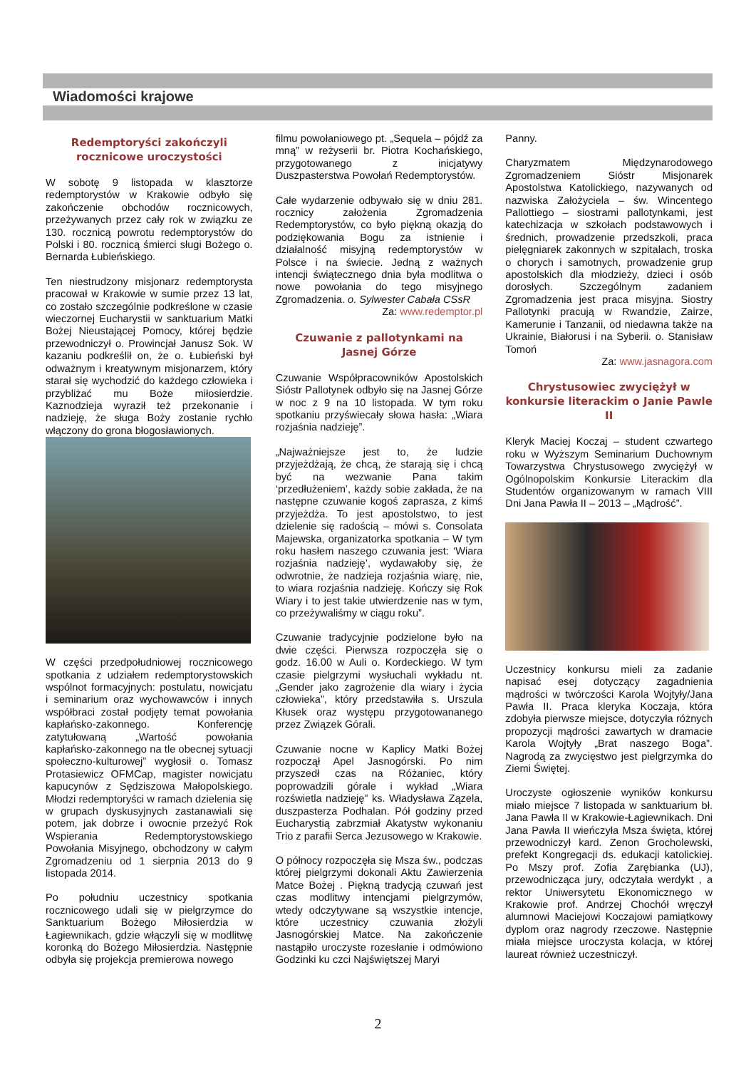Wiadomości krajowe
Redemptoryści zakończyli rocznicowe uroczystości
W sobotę 9 listopada w klasztorze redemptorystów w Krakowie odbyło się zakończenie obchodów rocznicowych, przeżywanych przez cały rok w związku ze 130. rocznicą powrotu redemptorystów do Polski i 80. rocznicą śmierci sługi Bożego o. Bernarda Łubieńskiego.
Ten niestrudzony misjonarz redemptorysta pracował w Krakowie w sumie przez 13 lat, co zostało szczególnie podkreślone w czasie wieczornej Eucharystii w sanktuarium Matki Bożej Nieustającej Pomocy, której będzie przewodniczył o. Prowincjał Janusz Sok. W kazaniu podkreślił on, że o. Łubieński był odważnym i kreatywnym misjonarzem, który starał się wychodzić do każdego człowieka i przybliżać mu Boże miłosierdzie. Kaznodzieja wyraził też przekonanie i nadzieję, że sługa Boży zostanie rychło włączony do grona błogosławionych.
W części przedpołudniowej rocznicowego spotkania z udziałem redemptorystowskich wspólnot formacyjnych: postulatu, nowicjatu i seminarium oraz wychowawców i innych współbraci został podjęty temat powołania kapłańsko-zakonnego. Konferencję zatytułowaną „Wartość powołania kapłańsko-zakonnego na tle obecnej sytuacji społeczno-kulturowej” wygłosił o. Tomasz Protasiewicz OFMCap, magister nowicjatu kapucynów z Sędziszowa Małopolskiego. Młodzi redemptoryści w ramach dzielenia się w grupach dyskusyjnych zastanawiali się potem, jak dobrze i owocnie przeżyć Rok Wspierania Redemptorystowskiego Powołania Misyjnego, obchodzony w całym Zgromadzeniu od 1 sierpnia 2013 do 9 listopada 2014.
Po południu uczestnicy spotkania rocznicowego udali się w pielgrzymce do Sanktuarium Bożego Miłosierdzia w Łagiewnikach, gdzie włączyli się w modlitwę koronką do Bożego Miłosierdzia. Następnie odbyła się projekcja premierowa nowego
filmu powołaniowego pt. „Sequela – pójdź za mną” w reżyserii br. Piotra Kochańskiego, przygotowanego z inicjatywy Duszpasterstwa Powołań Redemptorystów.
Całe wydarzenie odbywało się w dniu 281. rocznicy założenia Zgromadzenia Redemptorystów, co było piękną okazją do podziękowania Bogu za istnienie i działalność misyjną redemptorystów w Polsce i na świecie. Jedną z ważnych intencji świątecznego dnia była modlitwa o nowe powołania do tego misyjnego Zgromadzenia. o. Sylwester Cabała CSsR
Za: www.redemptor.pl
Czuwanie z pallotynkami na Jasnej Górze
Czuwanie Współpracowników Apostolskich Sióstr Pallotynek odbyło się na Jasnej Górze w noc z 9 na 10 listopada. W tym roku spotkaniu przyświecały słowa hasła: „Wiara rozjaśnia nadzieję”.
„Najważniejsze jest to, że ludzie przyjeżdżają, że chcą, że starają się i chcą być na wezwanie Pana takim ‘przedłużeniem’, każdy sobie zakłada, że na następne czuwanie kogoś zaprasza, z kimś przyjeżdża. To jest apostolstwo, to jest dzielenie się radością – mówi s. Consolata Majewska, organizatorka spotkania – W tym roku hasłem naszego czuwania jest: ‘Wiara rozjaśnia nadzieję’, wydawałoby się, że odwrotnie, że nadzieja rozjaśnia wiarę, nie, to wiara rozjaśnia nadzieję. Kończy się Rok Wiary i to jest takie utwierdzenie nas w tym, co przeżywaliśmy w ciągu roku”.
Czuwanie tradycyjnie podzielone było na dwie części. Pierwsza rozpoczęła się o godz. 16.00 w Auli o. Kordeckiego. W tym czasie pielgrzymi wysłuchali wykładu nt. „Gender jako zagrożenie dla wiary i życia człowieka”, który przedstawiła s. Urszula Kłusek oraz występu przygotowananego przez Związek Górali.
Czuwanie nocne w Kaplicy Matki Bożej rozpoczął Apel Jasnogórski. Po nim przyszedł czas na Różaniec, który poprowadzili górale i wykład „Wiara rozświetla nadzieję” ks. Władysława Zązela, duszpasterza Podhalan. Pół godziny przed Eucharystią zabrzmiał Akatystw wykonaniu Trio z parafii Serca Jezusowego w Krakowie.
O północy rozpoczęła się Msza św., podczas której pielgrzymi dokonali Aktu Zawierzenia Matce Bożej . Piękną tradycją czuwań jest czas modlitwy intencjami pielgrzymów, wtedy odczytywane są wszystkie intencje, które uczestnicy czuwania złożyli Jasnogórskiej Matce. Na zakończenie nastąpiło uroczyste rozesłanie i odmówiono Godzinki ku czci Najświętszej Maryi
Panny.
Charyzmatem Międzynarodowego Zgromadzeniem Sióstr Misjonarek Apostolstwa Katolickiego, nazywanych od nazwiska Założyciela – św. Wincentego Pallottiego – siostrami pallotynkami, jest katechizacja w szkołach podstawowych i średnich, prowadzenie przedszkoli, praca pielęgniarek zakonnych w szpitalach, troska o chorych i samotnych, prowadzenie grup apostolskich dla młodzieży, dzieci i osób dorosłych. Szczególnym zadaniem Zgromadzenia jest praca misyjna. Siostry Pallotynki pracują w Rwandzie, Zairze, Kamerunie i Tanzanii, od niedawna także na Ukrainie, Białorusi i na Syberii. o. Stanisław Tomoń
Za: www.jasnagora.com
Chrystusowiec zwyciężył w konkursie literackim o Janie Pawle II
Kleryk Maciej Koczaj – student czwartego roku w Wyższym Seminarium Duchownym Towarzystwa Chrystusowego zwyciężył w Ogólnopolskim Konkursie Literackim dla Studentów organizowanym w ramach VIII Dni Jana Pawła II – 2013 – „Mądrość”.
Uczestnicy konkursu mieli za zadanie napisać esej dotyczący zagadnienia mądrości w twórczości Karola Wojtyły/Jana Pawła II. Praca kleryka Koczaja, która zdobyła pierwsze miejsce, dotyczyła różnych propozycji mądrości zawartych w dramacie Karola Wojtyły „Brat naszego Boga”. Nagrodą za zwycięstwo jest pielgrzymka do Ziemi Świętej.
Uroczyste ogłoszenie wyników konkursu miało miejsce 7 listopada w sanktuarium bł. Jana Pawła II w Krakowie-Łagiewnikach. Dni Jana Pawła II wieńczyła Msza święta, której przewodniczył kard. Zenon Grocholewski, prefekt Kongregacji ds. edukacji katolickiej. Po Mszy prof. Zofia Zarębianka (UJ), przewodnicząca jury, odczytała werdykt , a rektor Uniwersytetu Ekonomicznego w Krakowie prof. Andrzej Chochół wręczył alumnowi Maciejowi Koczajowi pamiątkowy dyplom oraz nagrody rzeczowe. Następnie miała miejsce uroczysta kolacja, w której laureat również uczestniczył.
2